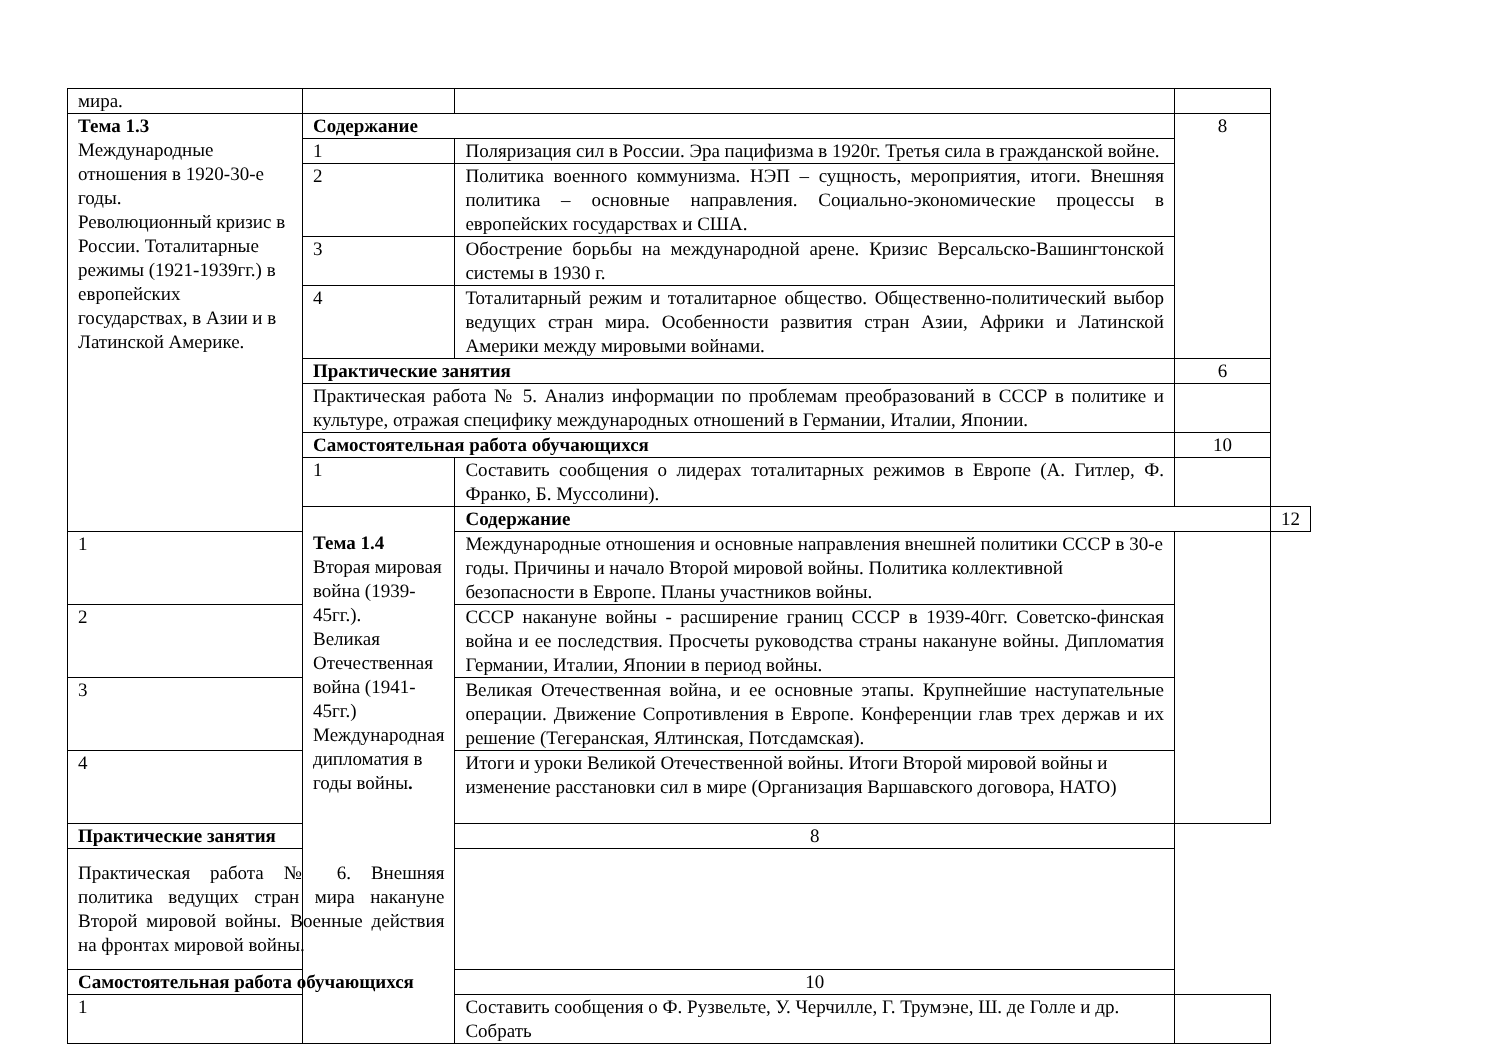| мира. | | | | |
| Тема 1.3 Международные отношения в 1920-30-е годы. Революционный кризис в России. Тоталитарные режимы (1921-1939гг.) в европейских государствах, в Азии и в Латинской Америке. | Содержание | | 8 | |
| | 1 | Поляризация сил в России. Эра пацифизма в 1920г. Третья сила в гражданской войне. | | |
| | 2 | Политика военного коммунизма. НЭП – сущность, мероприятия, итоги. Внешняя политика – основные направления. Социально-экономические процессы в европейских государствах и США. | | |
| | 3 | Обострение борьбы на международной арене. Кризис Версальско-Вашингтонской системы в 1930 г. | | |
| | 4 | Тоталитарный режим и тоталитарное общество. Общественно-политический выбор ведущих стран мира. Особенности развития стран Азии, Африки и Латинской Америки между мировыми войнами. | | |
| | Практические занятия | | 6 | |
| | Практическая работа № 5. Анализ информации по проблемам преобразований в СССР в политике и культуре, отражая специфику международных отношений в Германии, Италии, Японии. | | | |
| | Самостоятельная работа обучающихся | | 10 | |
| | 1 | Составить сообщения о лидерах тоталитарных режимов в Европе (А. Гитлер, Ф. Франко, Б. Муссолини). | | |
| | Тема 1.4 Вторая мировая война (1939-45гг.). Великая Отечественная война (1941-45гг.) Международная дипломатия в годы войны . | Содержание | | 12 |
| 1 | | Международные отношения и основные направления внешней политики СССР в 30-е годы. Причины и начало Второй мировой войны. Политика коллективной безопасности в Европе. Планы участников войны. | | |
| 2 | | СССР накануне войны - расширение границ СССР в 1939-40гг. Советско-финская война и ее последствия. Просчеты руководства страны накануне войны. Дипломатия Германии, Италии, Японии в период войны. | | |
| 3 | | Великая Отечественная война, и ее основные этапы. Крупнейшие наступательные операции. Движение Сопротивления в Европе. Конференции глав трех держав и их решение (Тегеранская, Ялтинская, Потсдамская). | | |
| 4 | | Итоги и уроки Великой Отечественной войны. Итоги Второй мировой войны и изменение расстановки сил в мире (Организация Варшавского договора, НАТО) | | |
| Практические занятия | | 8 | | |
| Практическая работа № 6. Внешняя политика ведущих стран мира накануне Второй мировой войны. Военные действия на фронтах мировой войны. | | | | |
| Самостоятельная работа обучающихся | | 10 | | |
| 1 | | Составить сообщения о Ф. Рузвельте, У. Черчилле, Г. Трумэне, Ш. де Голле и др. Собрать | | |